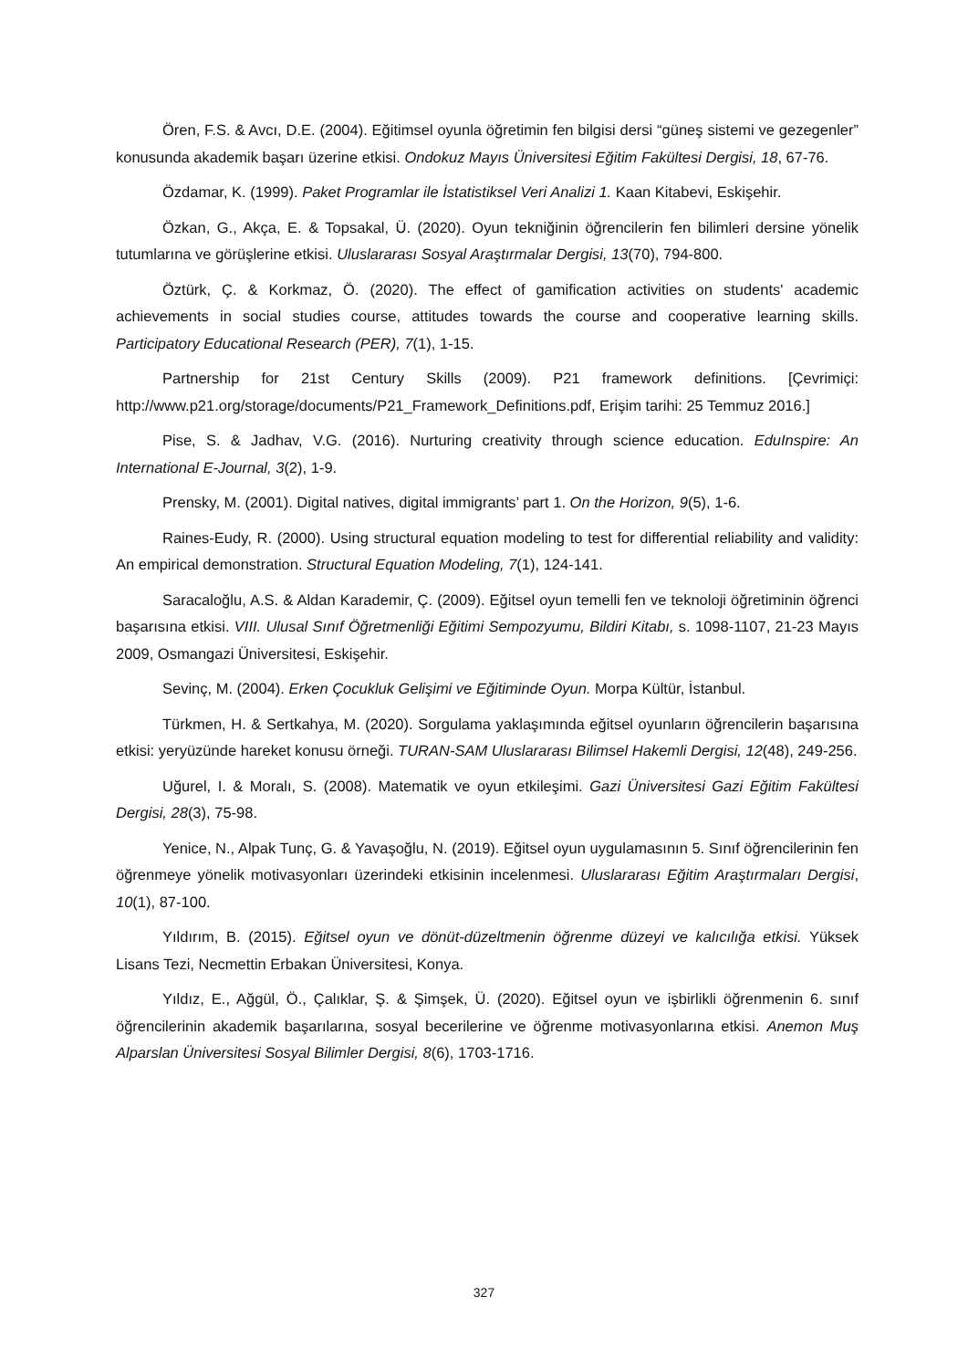Ören, F.S. & Avcı, D.E. (2004). Eğitimsel oyunla öğretimin fen bilgisi dersi “güneş sistemi ve gezegenler” konusunda akademik başarı üzerine etkisi. Ondokuz Mayıs Üniversitesi Eğitim Fakültesi Dergisi, 18, 67-76.
Özdamar, K. (1999). Paket Programlar ile İstatistiksel Veri Analizi 1. Kaan Kitabevi, Eskişehir.
Özkan, G., Akça, E. & Topsakal, Ü. (2020). Oyun tekniğinin öğrencilerin fen bilimleri dersine yönelik tutumlarına ve görüşlerine etkisi. Uluslararası Sosyal Araştırmalar Dergisi, 13(70), 794-800.
Öztürk, Ç. & Korkmaz, Ö. (2020). The effect of gamification activities on students' academic achievements in social studies course, attitudes towards the course and cooperative learning skills. Participatory Educational Research (PER), 7(1), 1-15.
Partnership for 21st Century Skills (2009). P21 framework definitions. [Çevrimiçi: http://www.p21.org/storage/documents/P21_Framework_Definitions.pdf, Erişim tarihi: 25 Temmuz 2016.]
Pise, S. & Jadhav, V.G. (2016). Nurturing creativity through science education. EduInspire: An International E-Journal, 3(2), 1-9.
Prensky, M. (2001). Digital natives, digital immigrants’ part 1. On the Horizon, 9(5), 1-6.
Raines-Eudy, R. (2000). Using structural equation modeling to test for differential reliability and validity: An empirical demonstration. Structural Equation Modeling, 7(1), 124-141.
Saracaloğlu, A.S. & Aldan Karademir, Ç. (2009). Eğitsel oyun temelli fen ve teknoloji öğretiminin öğrenci başarısına etkisi. VIII. Ulusal Sınıf Öğretmenliği Eğitimi Sempozyumu, Bildiri Kitabı, s. 1098-1107, 21-23 Mayıs 2009, Osmangazi Üniversitesi, Eskişehir.
Sevinç, M. (2004). Erken Çocukluk Gelişimi ve Eğitiminde Oyun. Morpa Kültür, İstanbul.
Türkmen, H. & Sertkahya, M. (2020). Sorgulama yaklaşımında eğitsel oyunların öğrencilerin başarısına etkisi: yeryüzünde hareket konusu örneği. TURAN-SAM Uluslararası Bilimsel Hakemli Dergisi, 12(48), 249-256.
Uğurel, I. & Moralı, S. (2008). Matematik ve oyun etkileşimi. Gazi Üniversitesi Gazi Eğitim Fakültesi Dergisi, 28(3), 75-98.
Yenice, N., Alpak Tunç, G. & Yavaşoğlu, N. (2019). Eğitsel oyun uygulamasının 5. Sınıf öğrencilerinin fen öğrenmeye yönelik motivasyonları üzerindeki etkisinin incelenmesi. Uluslararası Eğitim Araştırmaları Dergisi, 10(1), 87-100.
Yıldırım, B. (2015). Eğitsel oyun ve dönüt-düzeltmenin öğrenme düzeyi ve kalıcılığa etkisi. Yüksek Lisans Tezi, Necmettin Erbakan Üniversitesi, Konya.
Yıldız, E., Ağgül, Ö., Çalıklar, Ş. & Şimşek, Ü. (2020). Eğitsel oyun ve işbirlikli öğrenmenin 6. sınıf öğrencilerinin akademik başarılarına, sosyal becerilerine ve öğrenme motivasyonlarına etkisi. Anemon Muş Alparslan Üniversitesi Sosyal Bilimler Dergisi, 8(6), 1703-1716.
327